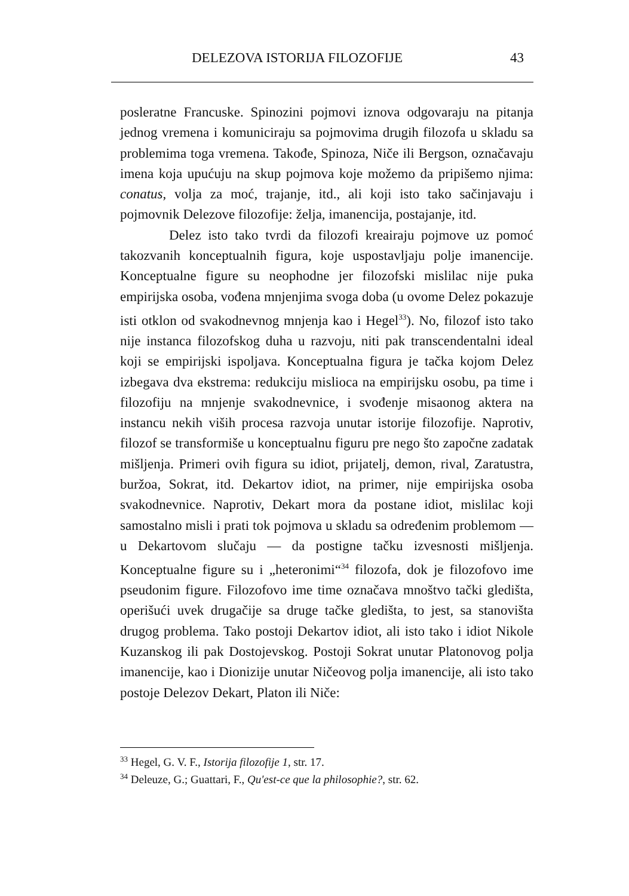DELEZOVA ISTORIJA FILOZOFIJE 43
posleratne Francuske. Spinozini pojmovi iznova odgovaraju na pitanja jednog vremena i komuniciraju sa pojmovima drugih filozofa u skladu sa problemima toga vremena. Takođe, Spinoza, Niče ili Bergson, označavaju imena koja upućuju na skup pojmova koje možemo da pripišemo njima: conatus, volja za moć, trajanje, itd., ali koji isto tako sačinjavaju i pojmovnik Delezove filozofije: želja, imanencija, postajanje, itd.
Delez isto tako tvrdi da filozofi kreairaju pojmove uz pomoć takozvanih konceptualnih figura, koje uspostavljaju polje imanencije. Konceptualne figure su neophodne jer filozofski mislilac nije puka empirijska osoba, vođena mnjenjima svoga doba (u ovome Delez pokazuje isti otklon od svakodnevnog mnjenja kao i Hegel<sup>33</sup>). No, filozof isto tako nije instanca filozofskog duha u razvoju, niti pak transcendentalni ideal koji se empirijski ispoljava. Konceptualna figura je tačka kojom Delez izbegava dva ekstrema: redukciju mislioca na empirijsku osobu, pa time i filozofiju na mnjenje svakodnevnice, i svođenje misaonog aktera na instancu nekih viših procesa razvoja unutar istorije filozofije. Naprotiv, filozof se transformiše u konceptualnu figuru pre nego što započne zadatak mišljenja. Primeri ovih figura su idiot, prijatelj, demon, rival, Zaratustra, buržoa, Sokrat, itd. Dekartov idiot, na primer, nije empirijska osoba svakodnevnice. Naprotiv, Dekart mora da postane idiot, mislilac koji samostalno misli i prati tok pojmova u skladu sa određenim problemom — u Dekartovom slučaju — da postigne tačku izvesnosti mišljenja. Konceptualne figure su i „heteronimi“<sup>34</sup> filozofa, dok je filozofovo ime pseudonim figure. Filozofovo ime time označava mnoštvo tački gledišta, operišući uvek drugačije sa druge tačke gledišta, to jest, sa stanovišta drugog problema. Tako postoji Dekartov idiot, ali isto tako i idiot Nikole Kuzanskog ili pak Dostojevskog. Postoji Sokrat unutar Platonovog polja imanencije, kao i Dionizije unutar Ničeovog polja imanencije, ali isto tako postoje Delezov Dekart, Platon ili Niče:
<sup>33</sup> Hegel, G. V. F., Istorija filozofije 1, str. 17.
<sup>34</sup> Deleuze, G.; Guattari, F., Qu'est-ce que la philosophie?, str. 62.